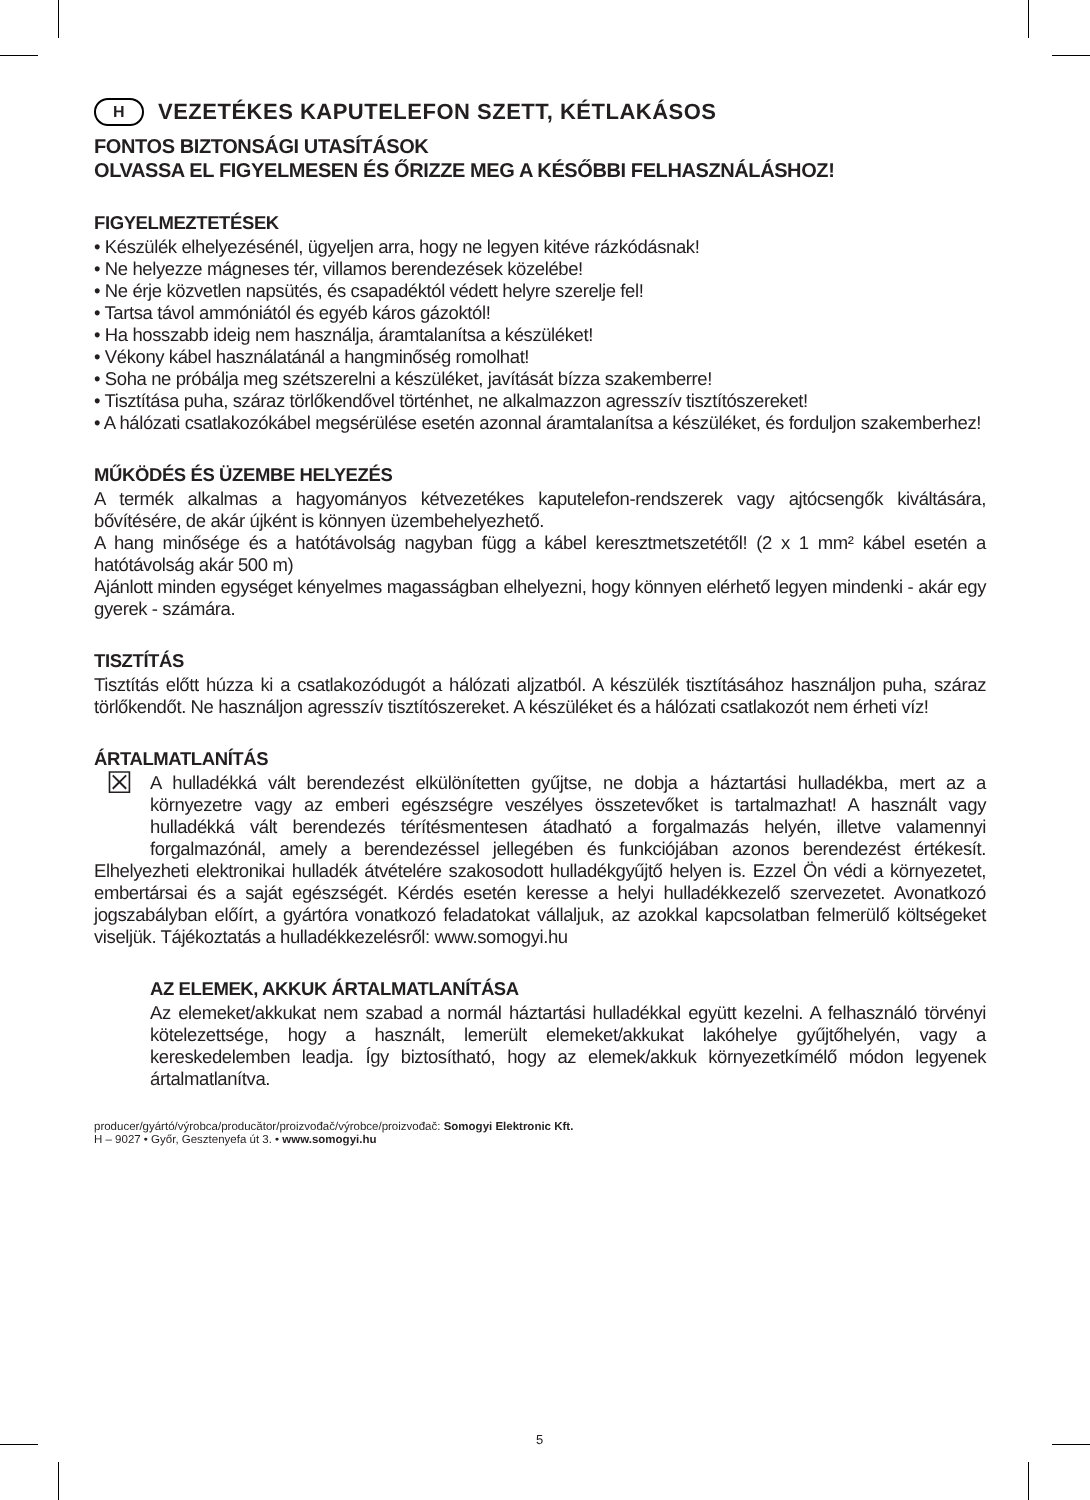H VEZETÉKES KAPUTELEFON SZETT, KÉTLAKÁSOS
FONTOS BIZTONSÁGI UTASÍTÁSOK
OLVASSA EL FIGYELMESEN ÉS ŐRIZZE MEG A KÉSŐBBI FELHASZNÁLÁSHOZ!
FIGYELMEZTETÉSEK
• Készülék elhelyezésénél, ügyeljen arra, hogy ne legyen kitéve rázkódásnak!
• Ne helyezze mágneses tér, villamos berendezések közelébe!
• Ne érje közvetlen napsütés, és csapadéktól védett helyre szerelje fel!
• Tartsa távol ammóniától és egyéb káros gázoktól!
• Ha hosszabb ideig nem használja, áramtalanítsa a készüléket!
• Vékony kábel használatánál a hangminőség romolhat!
• Soha ne próbálja meg szétszerelni a készüléket, javítását bízza szakemberre!
• Tisztítása puha, száraz törlőkendővel történhet, ne alkalmazzon agresszív tisztítószereket!
• A hálózati csatlakozókábel megsérülése esetén azonnal áramtalanítsa a készüléket, és forduljon szakemberhez!
MŰKÖDÉS ÉS ÜZEMBE HELYEZÉS
A termék alkalmas a hagyományos kétvezetékes kaputelefon-rendszerek vagy ajtócsengők kiváltására, bővítésére, de akár újként is könnyen üzembehelyezhető.
A hang minősége és a hatótávolság nagyban függ a kábel keresztmetszetétől! (2 x 1 mm² kábel esetén a hatótávolság akár 500 m)
Ajánlott minden egységet kényelmes magasságban elhelyezni, hogy könnyen elérhető legyen mindenki - akár egy gyerek - számára.
TISZTÍTÁS
Tisztítás előtt húzza ki a csatlakozódugót a hálózati aljzatból. A készülék tisztításához használjon puha, száraz törlőkendőt. Ne használjon agresszív tisztítószereket. A készüléket és a hálózati csatlakozót nem érheti víz!
ÁRTALMATLANÍTÁS
☒
A hulladékká vált berendezést elkülönítetten gyűjtse, ne dobja a háztartási hulladékba, mert az a környezetre vagy az emberi egészségre veszélyes összetevőket is tartalmazhat! A használt vagy hulladékká vált berendezés térítésmentesen átadható a forgalmazás helyén, illetve valamennyi forgalmazónál, amely a berendezéssel jellegében és funkciójában azonos berendezést értékesít. Elhelyezheti elektronikai hulladék átvételére szakosodott hulladékgyűjtő helyen is. Ezzel Ön védi a környezetet, embertársai és a saját egészségét. Kérdés esetén keresse a helyi hulladékkezelő szervezetet. Avonatkozó jogszabályban előírt, a gyártóra vonatkozó feladatokat vállaljuk, az azokkal kapcsolatban felmerülő költségeket viseljük. Tájékoztatás a hulladékkezelésről: www.somogyi.hu
AZ ELEMEK, AKKUK ÁRTALMATLANÍTÁSA
Az elemeket/akkukat nem szabad a normál háztartási hulladékkal együtt kezelni. A felhasználó törvényi kötelezettsége, hogy a használt, lemerült elemeket/akkukat lakóhelye gyűjtőhelyén, vagy a kereskedelemben leadja. Így biztosítható, hogy az elemek/akkuk környezetkímélő módon legyenek ártalmatlanítva.
producer/gyártó/výrobca/producător/proizvođač/výrobce/proizvođač: Somogyi Elektronic Kft.
H – 9027 • Győr, Gesztenyefa út 3. • www.somogyi.hu
5